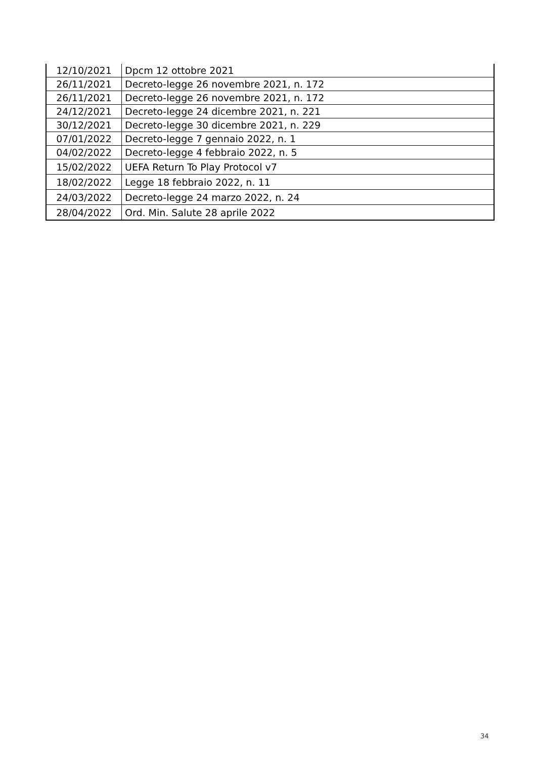| 12/10/2021 | Dpcm 12 ottobre 2021 |
| 26/11/2021 | Decreto-legge 26 novembre 2021, n. 172 |
| 26/11/2021 | Decreto-legge 26 novembre 2021, n. 172 |
| 24/12/2021 | Decreto-legge 24 dicembre 2021, n. 221 |
| 30/12/2021 | Decreto-legge 30 dicembre 2021, n. 229 |
| 07/01/2022 | Decreto-legge 7 gennaio 2022, n. 1 |
| 04/02/2022 | Decreto-legge 4 febbraio 2022, n. 5 |
| 15/02/2022 | UEFA Return To Play Protocol v7 |
| 18/02/2022 | Legge 18 febbraio 2022, n. 11 |
| 24/03/2022 | Decreto-legge 24 marzo 2022, n. 24 |
| 28/04/2022 | Ord. Min. Salute 28 aprile 2022 |
34